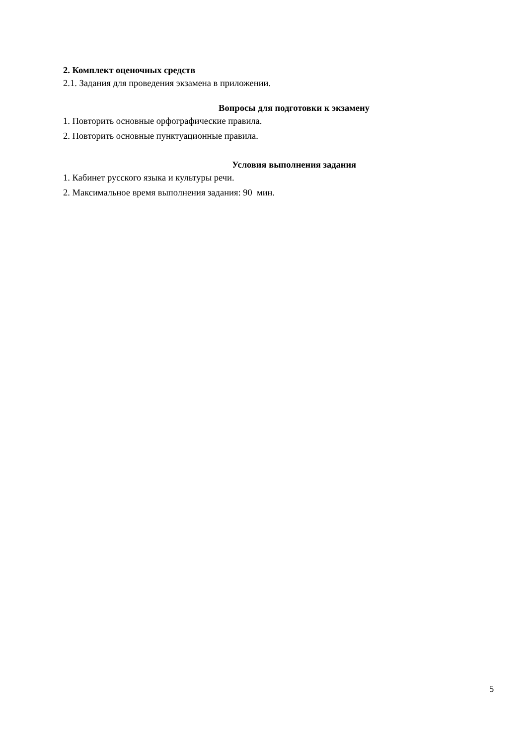2. Комплект оценочных средств
2.1. Задания для проведения экзамена в приложении.
Вопросы для подготовки к экзамену
1. Повторить основные орфографические правила.
2. Повторить основные пунктуационные правила.
Условия выполнения задания
1. Кабинет русского языка и культуры речи.
2. Максимальное время выполнения задания: 90 мин.
5